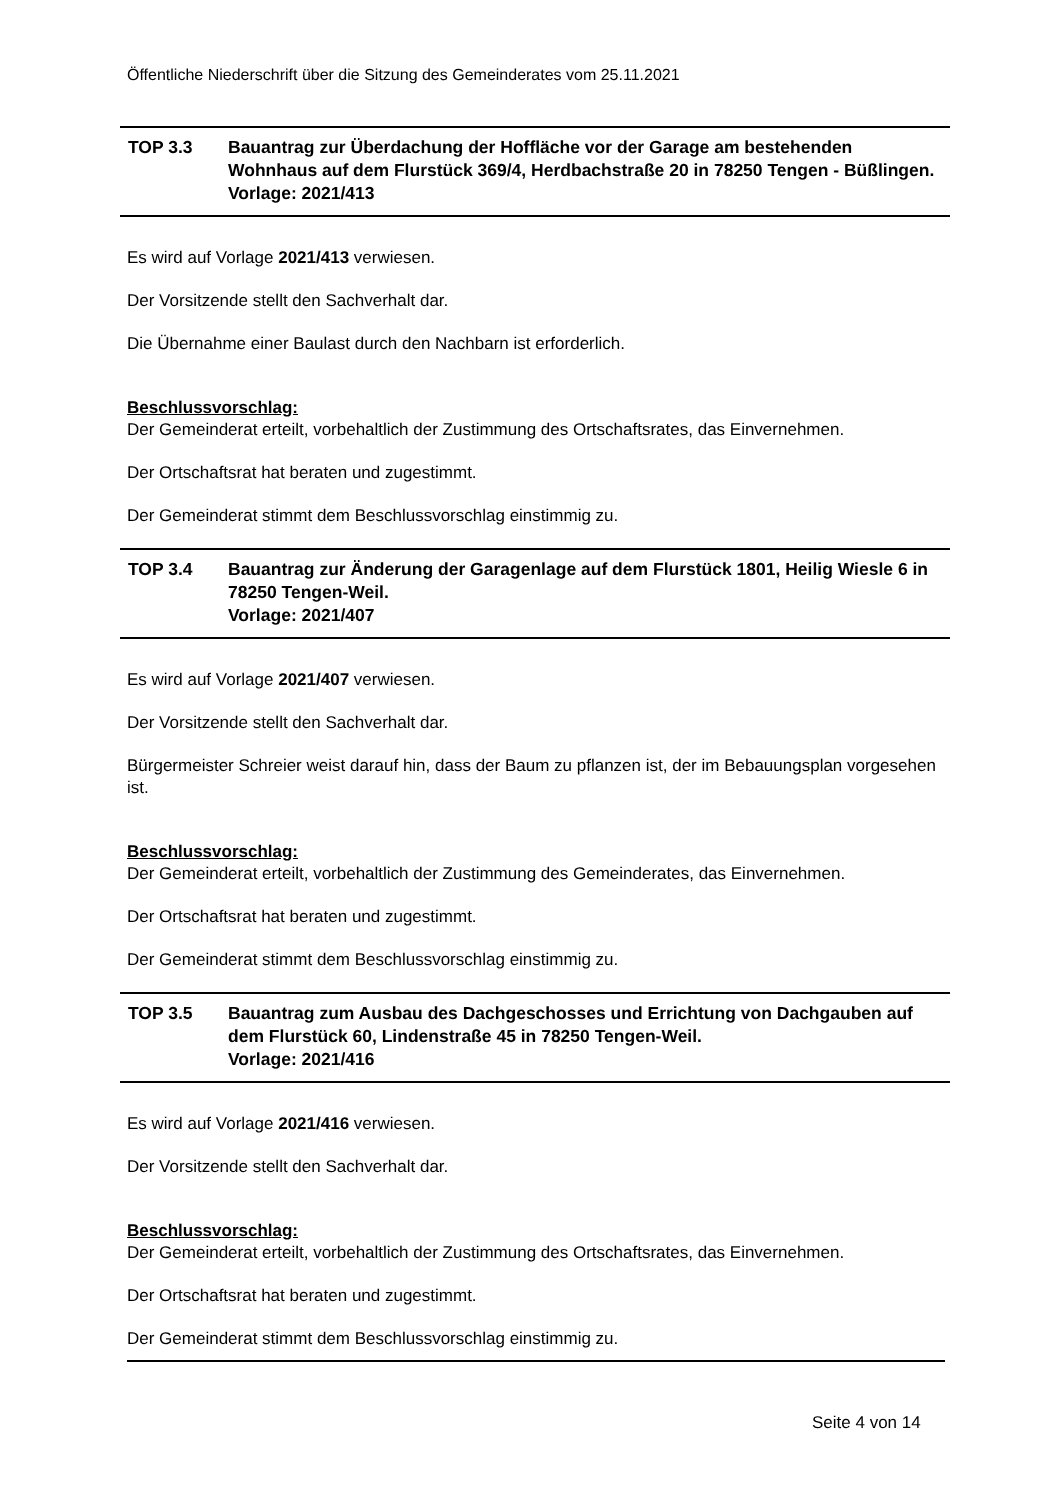Öffentliche Niederschrift über die Sitzung des Gemeinderates vom 25.11.2021
TOP 3.3 Bauantrag zur Überdachung der Hoffläche vor der Garage am bestehenden Wohnhaus auf dem Flurstück 369/4, Herdbachstraße 20 in 78250 Tengen - Büßlingen.
Vorlage: 2021/413
Es wird auf Vorlage 2021/413 verwiesen.
Der Vorsitzende stellt den Sachverhalt dar.
Die Übernahme einer Baulast durch den Nachbarn ist erforderlich.
Beschlussvorschlag:
Der Gemeinderat erteilt, vorbehaltlich der Zustimmung des Ortschaftsrates, das Einvernehmen.
Der Ortschaftsrat hat beraten und zugestimmt.
Der Gemeinderat stimmt dem Beschlussvorschlag einstimmig zu.
TOP 3.4 Bauantrag zur Änderung der Garagenlage auf dem Flurstück 1801, Heilig Wiesle 6 in 78250 Tengen-Weil.
Vorlage: 2021/407
Es wird auf Vorlage 2021/407 verwiesen.
Der Vorsitzende stellt den Sachverhalt dar.
Bürgermeister Schreier weist darauf hin, dass der Baum zu pflanzen ist, der im Bebauungsplan vorgesehen ist.
Beschlussvorschlag:
Der Gemeinderat erteilt, vorbehaltlich der Zustimmung des Gemeinderates, das Einvernehmen.
Der Ortschaftsrat hat beraten und zugestimmt.
Der Gemeinderat stimmt dem Beschlussvorschlag einstimmig zu.
TOP 3.5 Bauantrag zum Ausbau des Dachgeschosses und Errichtung von Dachgauben auf dem Flurstück 60, Lindenstraße 45 in 78250 Tengen-Weil.
Vorlage: 2021/416
Es wird auf Vorlage 2021/416 verwiesen.
Der Vorsitzende stellt den Sachverhalt dar.
Beschlussvorschlag:
Der Gemeinderat erteilt, vorbehaltlich der Zustimmung des Ortschaftsrates, das Einvernehmen.
Der Ortschaftsrat hat beraten und zugestimmt.
Der Gemeinderat stimmt dem Beschlussvorschlag einstimmig zu.
Seite 4 von 14